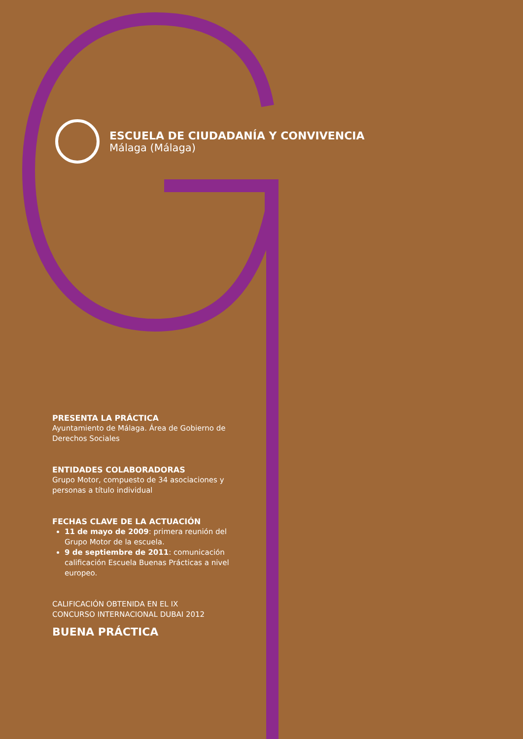ESCUELA DE CIUDADANÍA Y CONVIVENCIA
Málaga (Málaga)
PRESENTA LA PRÁCTICA
Ayuntamiento de Málaga. Área de Gobierno de Derechos Sociales
ENTIDADES COLABORADORAS
Grupo Motor, compuesto de 34 asociaciones y personas a título individual
FECHAS CLAVE DE LA ACTUACIÓN
11 de mayo de 2009: primera reunión del Grupo Motor de la escuela.
9 de septiembre de 2011: comunicación calificación Escuela Buenas Prácticas a nivel europeo.
CALIFICACIÓN OBTENIDA EN EL IX
CONCURSO INTERNACIONAL DUBAI 2012
BUENA PRÁCTICA